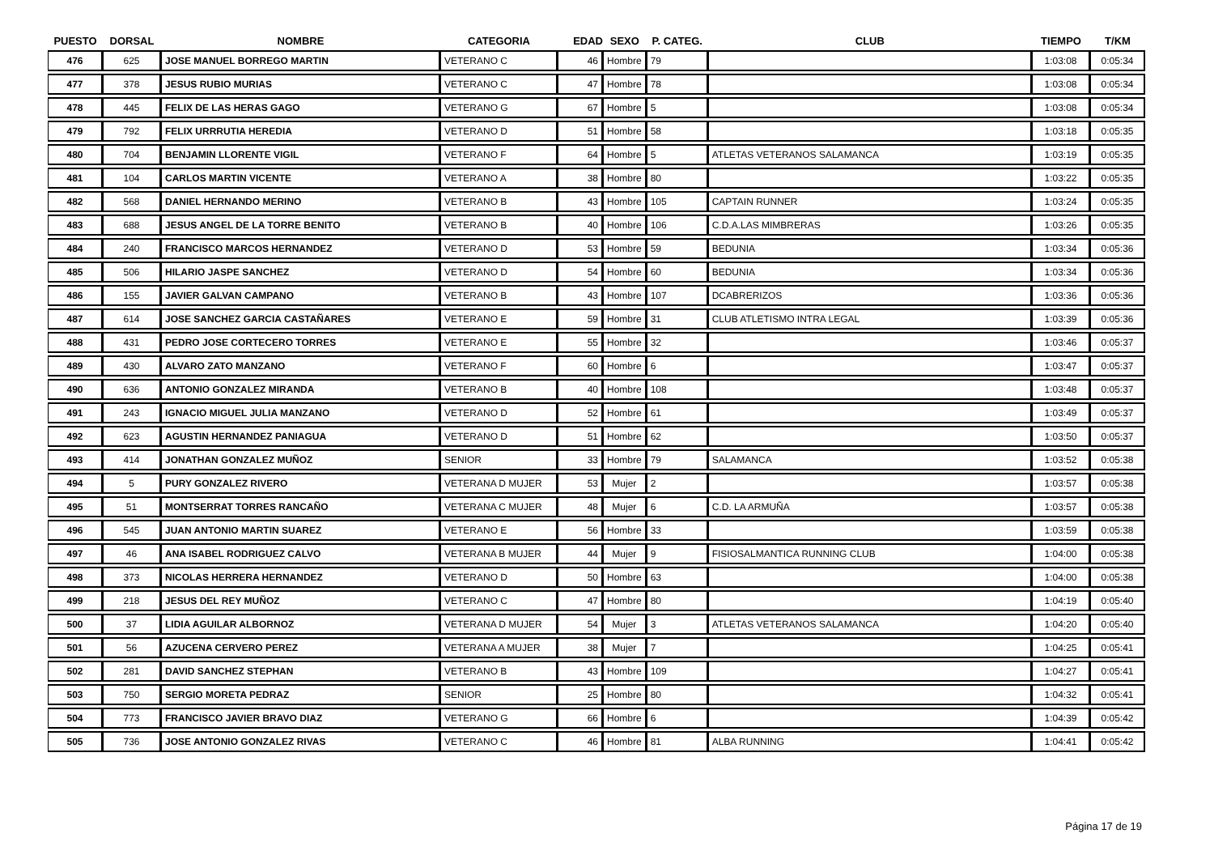| PUESTO | DORSAL | NOMBRE | CATEGORIA | EDAD | SEXO | P. CATEG. | CLUB | TIEMPO | T/KM |
| --- | --- | --- | --- | --- | --- | --- | --- | --- | --- |
| 476 | 625 | JOSE MANUEL BORREGO MARTIN | VETERANO C | 46 | Hombre | 79 | | 1:03:08 | 0:05:34 |
| 477 | 378 | JESUS RUBIO MURIAS | VETERANO C | 47 | Hombre | 78 | | 1:03:08 | 0:05:34 |
| 478 | 445 | FELIX DE LAS HERAS GAGO | VETERANO G | 67 | Hombre | 5 | | 1:03:08 | 0:05:34 |
| 479 | 792 | FELIX URRRUTIA HEREDIA | VETERANO D | 51 | Hombre | 58 | | 1:03:18 | 0:05:35 |
| 480 | 704 | BENJAMIN LLORENTE VIGIL | VETERANO F | 64 | Hombre | 5 | ATLETAS VETERANOS SALAMANCA | 1:03:19 | 0:05:35 |
| 481 | 104 | CARLOS MARTIN VICENTE | VETERANO A | 38 | Hombre | 80 | | 1:03:22 | 0:05:35 |
| 482 | 568 | DANIEL HERNANDO MERINO | VETERANO B | 43 | Hombre | 105 | CAPTAIN RUNNER | 1:03:24 | 0:05:35 |
| 483 | 688 | JESUS ANGEL DE LA TORRE BENITO | VETERANO B | 40 | Hombre | 106 | C.D.A.LAS MIMBRERAS | 1:03:26 | 0:05:35 |
| 484 | 240 | FRANCISCO MARCOS HERNANDEZ | VETERANO D | 53 | Hombre | 59 | BEDUNIA | 1:03:34 | 0:05:36 |
| 485 | 506 | HILARIO JASPE SANCHEZ | VETERANO D | 54 | Hombre | 60 | BEDUNIA | 1:03:34 | 0:05:36 |
| 486 | 155 | JAVIER GALVAN CAMPANO | VETERANO B | 43 | Hombre | 107 | DCABRERIZOS | 1:03:36 | 0:05:36 |
| 487 | 614 | JOSE SANCHEZ GARCIA CASTAÑARES | VETERANO E | 59 | Hombre | 31 | CLUB ATLETISMO INTRA LEGAL | 1:03:39 | 0:05:36 |
| 488 | 431 | PEDRO JOSE CORTECERO TORRES | VETERANO E | 55 | Hombre | 32 | | 1:03:46 | 0:05:37 |
| 489 | 430 | ALVARO ZATO MANZANO | VETERANO F | 60 | Hombre | 6 | | 1:03:47 | 0:05:37 |
| 490 | 636 | ANTONIO GONZALEZ MIRANDA | VETERANO B | 40 | Hombre | 108 | | 1:03:48 | 0:05:37 |
| 491 | 243 | IGNACIO MIGUEL JULIA MANZANO | VETERANO D | 52 | Hombre | 61 | | 1:03:49 | 0:05:37 |
| 492 | 623 | AGUSTIN HERNANDEZ PANIAGUA | VETERANO D | 51 | Hombre | 62 | | 1:03:50 | 0:05:37 |
| 493 | 414 | JONATHAN GONZALEZ MUÑOZ | SENIOR | 33 | Hombre | 79 | SALAMANCA | 1:03:52 | 0:05:38 |
| 494 | 5 | PURY GONZALEZ RIVERO | VETERANA D MUJER | 53 | Mujer | 2 | | 1:03:57 | 0:05:38 |
| 495 | 51 | MONTSERRAT TORRES RANCAÑO | VETERANA C MUJER | 48 | Mujer | 6 | C.D. LA ARMUÑA | 1:03:57 | 0:05:38 |
| 496 | 545 | JUAN ANTONIO MARTIN SUAREZ | VETERANO E | 56 | Hombre | 33 | | 1:03:59 | 0:05:38 |
| 497 | 46 | ANA ISABEL RODRIGUEZ CALVO | VETERANA B MUJER | 44 | Mujer | 9 | FISIOSALMANTICA RUNNING CLUB | 1:04:00 | 0:05:38 |
| 498 | 373 | NICOLAS HERRERA HERNANDEZ | VETERANO D | 50 | Hombre | 63 | | 1:04:00 | 0:05:38 |
| 499 | 218 | JESUS DEL REY MUÑOZ | VETERANO C | 47 | Hombre | 80 | | 1:04:19 | 0:05:40 |
| 500 | 37 | LIDIA AGUILAR ALBORNOZ | VETERANA D MUJER | 54 | Mujer | 3 | ATLETAS VETERANOS SALAMANCA | 1:04:20 | 0:05:40 |
| 501 | 56 | AZUCENA CERVERO PEREZ | VETERANA A MUJER | 38 | Mujer | 7 | | 1:04:25 | 0:05:41 |
| 502 | 281 | DAVID SANCHEZ STEPHAN | VETERANO B | 43 | Hombre | 109 | | 1:04:27 | 0:05:41 |
| 503 | 750 | SERGIO MORETA PEDRAZ | SENIOR | 25 | Hombre | 80 | | 1:04:32 | 0:05:41 |
| 504 | 773 | FRANCISCO JAVIER BRAVO DIAZ | VETERANO G | 66 | Hombre | 6 | | 1:04:39 | 0:05:42 |
| 505 | 736 | JOSE ANTONIO GONZALEZ RIVAS | VETERANO C | 46 | Hombre | 81 | ALBA RUNNING | 1:04:41 | 0:05:42 |
Página 17 de 19